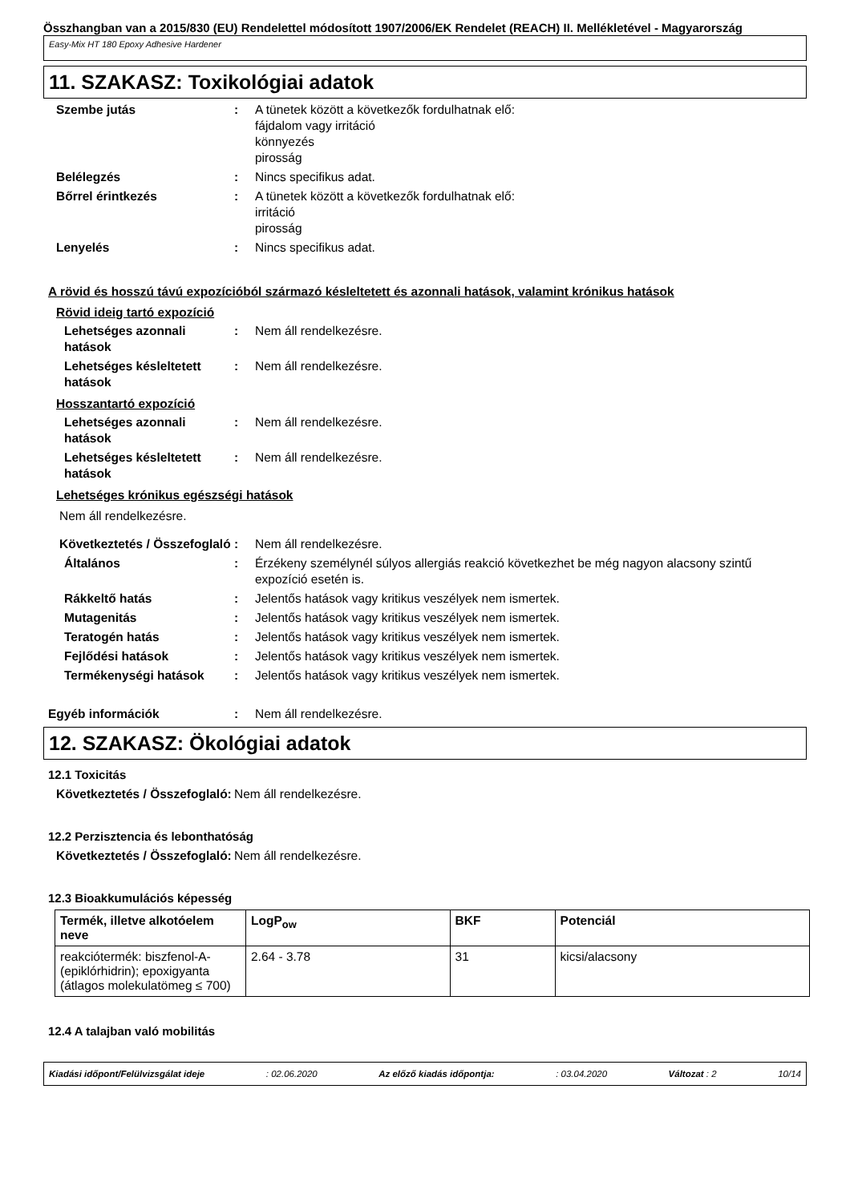Összhangban van a 2015/830 (EU) Rendelettel módosított 1907/2006/EK Rendelet (REACH) II. Mellékletével - Magyarország
Easy-Mix HT 180 Epoxy Adhesive Hardener
11. SZAKASZ: Toxikológiai adatok
Szembe jutás : A tünetek között a következők fordulhatnak elő:
fájdalom vagy irritáció
könnyezés
pirosság
Belélegzés : Nincs specifikus adat.
Bőrrel érintkezés : A tünetek között a következők fordulhatnak elő:
irritáció
pirosság
Lenyelés : Nincs specifikus adat.
A rövid és hosszú távú expozícióból származó késleltetett és azonnali hatások, valamint krónikus hatások
Rövid ideig tartó expozíció
Lehetséges azonnali hatások
: Nem áll rendelkezésre.
Lehetséges késleltetett hatások
: Nem áll rendelkezésre.
Hosszantartó expozíció
Lehetséges azonnali hatások
: Nem áll rendelkezésre.
Lehetséges késleltetett hatások
: Nem áll rendelkezésre.
Lehetséges krónikus egészségi hatások
Nem áll rendelkezésre.
Következtetés / Összefoglaló
: Nem áll rendelkezésre.
Általános : Érzékeny személynél súlyos allergiás reakció következhet be még nagyon alacsony szintű expozíció esetén is.
Rákkeltő hatás : Jelentős hatások vagy kritikus veszélyek nem ismertek.
Mutagenitás : Jelentős hatások vagy kritikus veszélyek nem ismertek.
Teratogén hatás : Jelentős hatások vagy kritikus veszélyek nem ismertek.
Fejlődési hatások : Jelentős hatások vagy kritikus veszélyek nem ismertek.
Termékenységi hatások : Jelentős hatások vagy kritikus veszélyek nem ismertek.
Egyéb információk : Nem áll rendelkezésre.
12. SZAKASZ: Ökológiai adatok
12.1 Toxicitás
Következtetés / Összefoglaló:
Nem áll rendelkezésre.
12.2 Perzisztencia és lebonthatóság
Következtetés / Összefoglaló:
Nem áll rendelkezésre.
12.3 Bioakkumulációs képesség
| Termék, illetve alkotóelem neve | LogP<sub>ow</sub> | BKF | Potenciál |
| --- | --- | --- | --- |
| reakciótermék: biszfenol-A-(epiklórhidrin); epoxigyanta (átlagos molekulatömeg ≤ 700) | 2.64 - 3.78 | 31 | kicsi/alacsony |
12.4 A talajban való mobilitás
Kiadási időpont/Felülvizsgálat ideje: 02.06.2020 Az előző kiadás időpontja:: 03.04.2020 Változat : 2 10/14